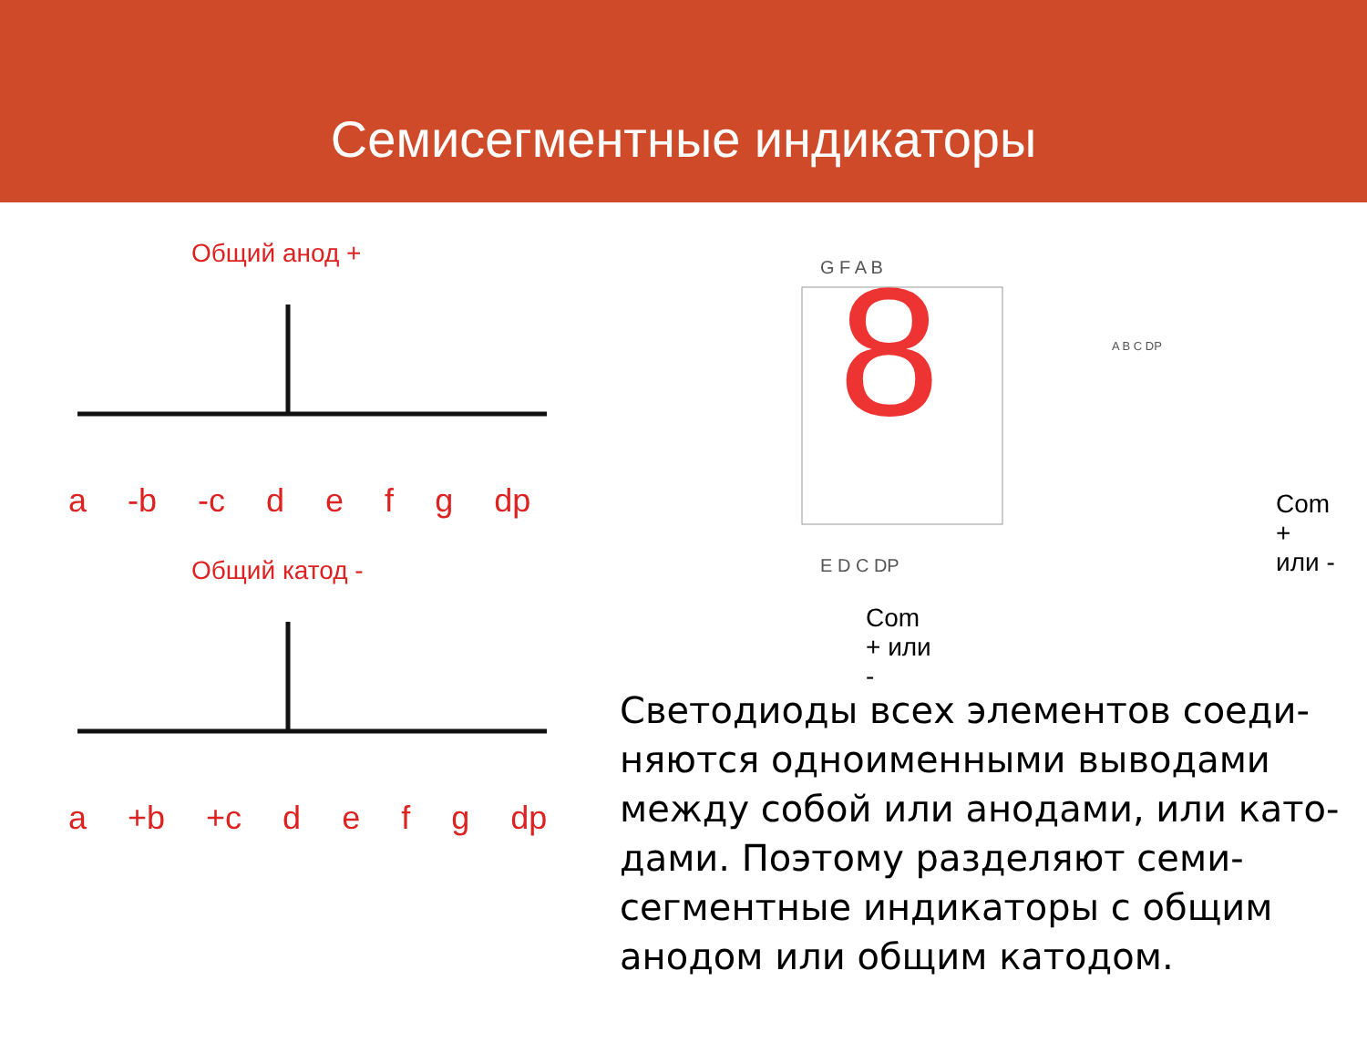Семисегментные индикаторы
Общий анод +
a -b -c defg dp
Общий катод -
a +b +c defg dp
G F A B
8
E D C DP
Com
+ или
-
A B C DP
Com
+
или -
Светодиоды всех элементов соеди-
няются одноименными выводами
между собой или анодами, или като-
дами. Поэтому разделяют семи-
сегментные индикаторы с общим
анодом или общим катодом.